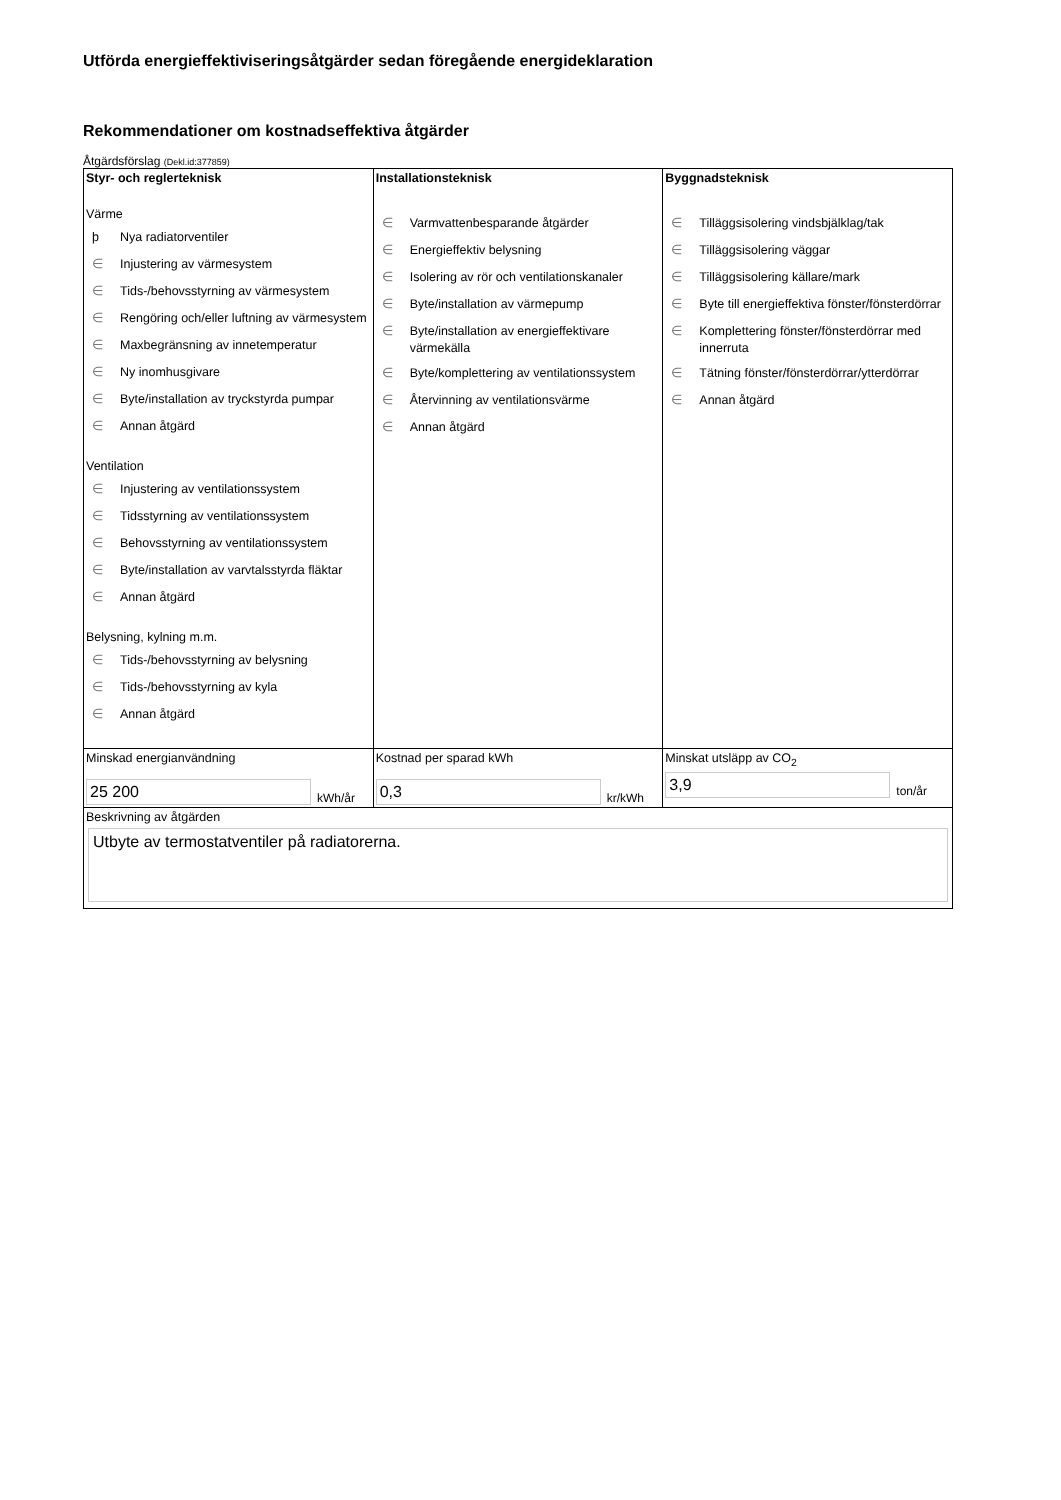Utförda energieffektiviseringsåtgärder sedan föregående energideklaration
Rekommendationer om kostnadseffektiva åtgärder
Åtgärdsförslag (Dekl.id:377859)
| Styr- och reglerteknisk Värme þ Nya radiatorventiler ∈ Injustering av värmesystem ∈ Tids-/behovsstyrning av värmesystem ∈ Rengöring och/eller luftning av värmesystem ∈ Maxbegränsning av innetemperatur ∈ Ny inomhusgivare ∈ Byte/installation av tryckstyrda pumpar ∈ Annan åtgärd Ventilation ∈ Injustering av ventilationssystem ∈ Tidsstyrning av ventilationssystem ∈ Behovsstyrning av ventilationssystem ∈ Byte/installation av varvtalsstyrda fläktar ∈ Annan åtgärd Belysning, kylning m.m. ∈ Tids-/behovsstyrning av belysning ∈ Tids-/behovsstyrning av kyla ∈ Annan åtgärd | Installationsteknisk ∈ Varmvattenbesparande åtgärder ∈ Energieffektiv belysning ∈ Isolering av rör och ventilationskanaler ∈ Byte/installation av värmepump ∈ Byte/installation av energieffektivare värmekälla ∈ Byte/komplettering av ventilationssystem ∈ Återvinning av ventilationsvärme ∈ Annan åtgärd | Byggnadsteknisk ∈ Tilläggsisolering vindsbjälklag/tak ∈ Tilläggsisolering väggar ∈ Tilläggsisolering källare/mark ∈ Byte till energieffektiva fönster/fönsterdörrar ∈ Komplettering fönster/fönsterdörrar med innerruta ∈ Tätning fönster/fönsterdörrar/ytterdörrar ∈ Annan åtgärd |
| Minskad energianvändning 25 200 kWh/år | Kostnad per sparad kWh 0,3 kr/kWh | Minskat utsläpp av CO<sub>2</sub> 3,9 ton/år |
| Beskrivning av åtgärden Utbyte av termostatventiler på radiatorerna. | | |